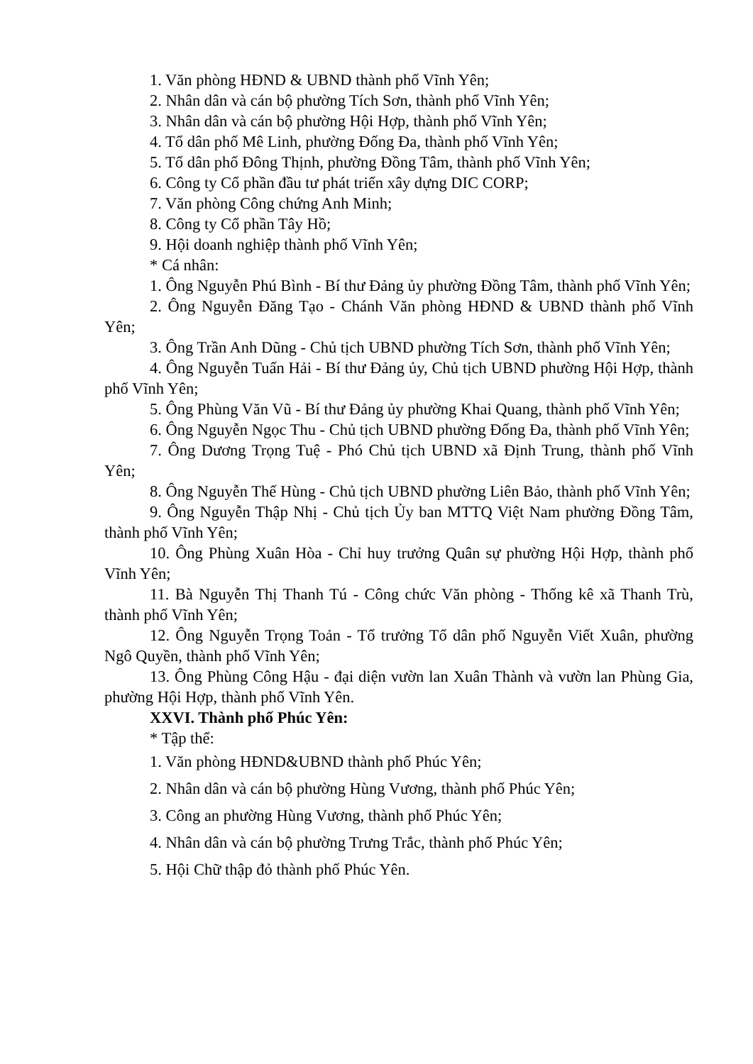1. Văn phòng HĐND & UBND thành phố Vĩnh Yên;
2. Nhân dân và cán bộ phường Tích Sơn, thành phố Vĩnh Yên;
3. Nhân dân và cán bộ phường Hội Hợp, thành phố Vĩnh Yên;
4. Tổ dân phố Mê Linh, phường Đống Đa, thành phố Vĩnh Yên;
5. Tổ dân phố Đông Thịnh, phường Đồng Tâm, thành phố Vĩnh Yên;
6. Công ty Cổ phần đầu tư phát triển xây dựng DIC CORP;
7. Văn phòng Công chứng Anh Minh;
8. Công ty Cổ phần Tây Hồ;
9. Hội doanh nghiệp thành phố Vĩnh Yên;
* Cá nhân:
1. Ông Nguyễn Phú Bình - Bí thư Đảng ủy phường Đồng Tâm, thành phố Vĩnh Yên;
2. Ông Nguyễn Đăng Tạo - Chánh Văn phòng HĐND & UBND thành phố Vĩnh Yên;
3. Ông Trần Anh Dũng - Chủ tịch UBND phường Tích Sơn, thành phố Vĩnh Yên;
4. Ông Nguyễn Tuấn Hải - Bí thư Đảng ủy, Chủ tịch UBND phường Hội Hợp, thành phố Vĩnh Yên;
5. Ông Phùng Văn Vũ - Bí thư Đảng ủy phường Khai Quang, thành phố Vĩnh Yên;
6. Ông Nguyễn Ngọc Thu - Chủ tịch UBND phường Đống Đa, thành phố Vĩnh Yên;
7. Ông Dương Trọng Tuệ - Phó Chủ tịch UBND xã Định Trung, thành phố Vĩnh Yên;
8. Ông Nguyễn Thế Hùng - Chủ tịch UBND phường Liên Bảo, thành phố Vĩnh Yên;
9. Ông Nguyễn Thập Nhị - Chủ tịch Ủy ban MTTQ Việt Nam phường Đồng Tâm, thành phố Vĩnh Yên;
10. Ông Phùng Xuân Hòa - Chỉ huy trưởng Quân sự phường Hội Hợp, thành phố Vĩnh Yên;
11. Bà Nguyễn Thị Thanh Tú - Công chức Văn phòng - Thống kê xã Thanh Trù, thành phố Vĩnh Yên;
12. Ông Nguyễn Trọng Toản - Tổ trưởng Tổ dân phố Nguyễn Viết Xuân, phường Ngô Quyền, thành phố Vĩnh Yên;
13. Ông Phùng Công Hậu - đại diện vườn lan Xuân Thành và vườn lan Phùng Gia, phường Hội Hợp, thành phố Vĩnh Yên.
XXVI. Thành phố Phúc Yên:
* Tập thể:
1. Văn phòng HĐND&UBND thành phố Phúc Yên;
2. Nhân dân và cán bộ phường Hùng Vương, thành phố Phúc Yên;
3. Công an phường Hùng Vương, thành phố Phúc Yên;
4. Nhân dân và cán bộ phường Trưng Trắc, thành phố Phúc Yên;
5. Hội Chữ thập đỏ thành phố Phúc Yên.